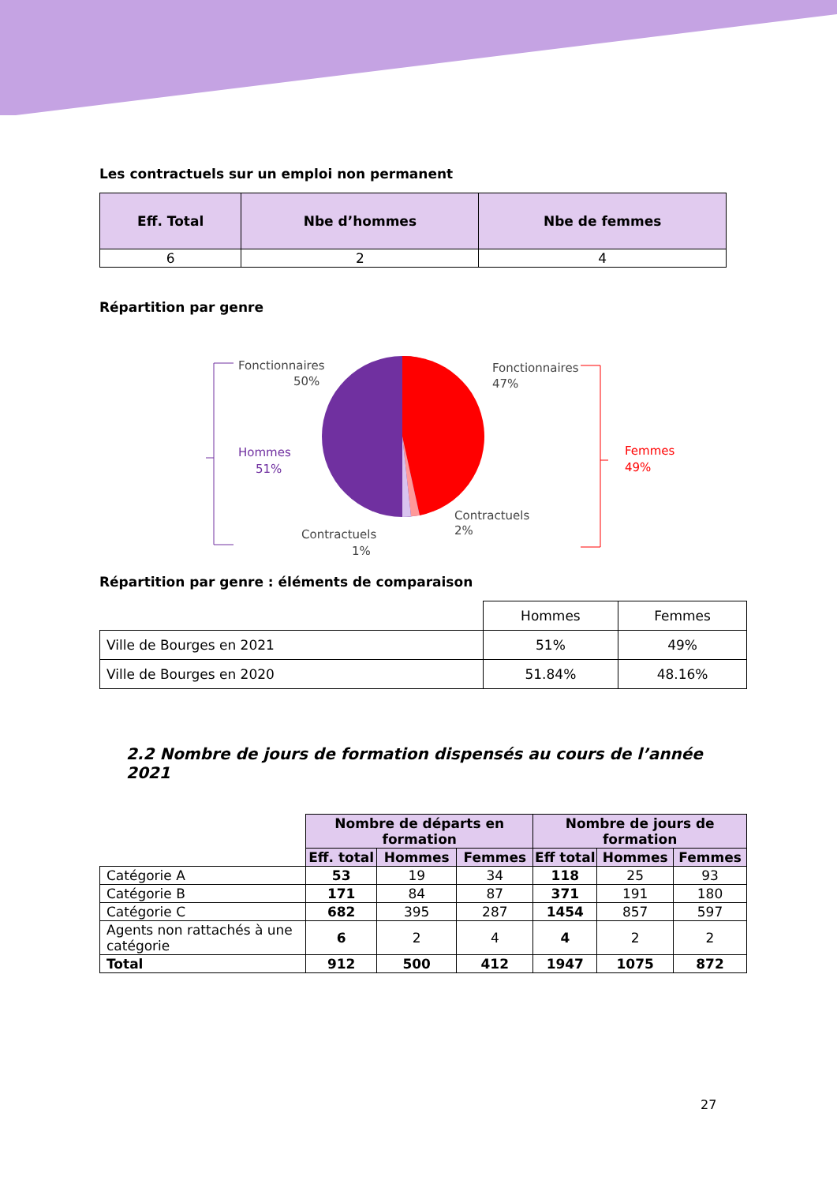Les contractuels sur un emploi non permanent
| Eff. Total | Nbe d’hommes | Nbe de femmes |
| --- | --- | --- |
| 6 | 2 | 4 |
Répartition par genre
Hommes
51%
Fonctionnaires
50%
Fonctionnaires
47%
Femmes
49%
Contractuels
2%
Contractuels
1%
Répartition par genre : éléments de comparaison
| | Hommes | Femmes |
| Ville de Bourges en 2021 | 51% | 49% |
| Ville de Bourges en 2020 | 51.84% | 48.16% |
2.2 Nombre de jours de formation dispensés au cours de l’année 2021
| | Nombre de départs en formation | | | Nombre de jours de formation | | |
| | Eff. total | Hommes | Femmes | Eff total | Hommes | Femmes |
| Catégorie A | 53 | 19 | 34 | 118 | 25 | 93 |
| Catégorie B | 171 | 84 | 87 | 371 | 191 | 180 |
| Catégorie C | 682 | 395 | 287 | 1454 | 857 | 597 |
| Agents non rattachés à une catégorie | 6 | 2 | 4 | 4 | 2 | 2 |
| Total | 912 | 500 | 412 | 1947 | 1075 | 872 |
27